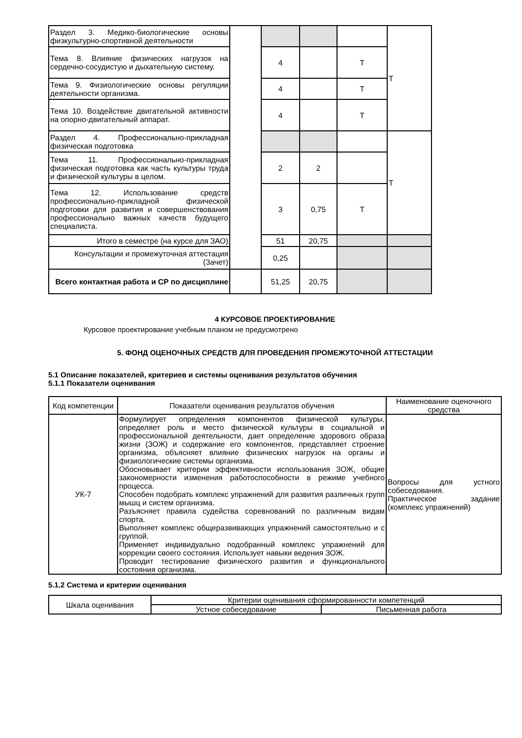| Раздел 3. Медико-биологические основы физкультурно-спортивной деятельности | | | | | Т |
| Тема 8. Влияние физических нагрузок на сердечно-сосудистую и дыхательную систему. | | 4 | | Т | |
| Тема 9. Физиологические основы регуляции деятельности организма. | | 4 | | Т | |
| Тема 10. Воздействие двигательной активности на опорно-двигательный аппарат. | | 4 | | Т | |
| Раздел 4. Профессионально-прикладная физическая подготовка | | | | | Т |
| Тема 11. Профессионально-прикладная физическая подготовка как часть культуры труда и физической культуры в целом. | | 2 | 2 | | |
| Тема 12. Использование средств профессионально-прикладной физической подготовки для развития и совершенствования профессионально важных качеств будущего специалиста. | | 3 | 0,75 | Т | |
| Итого в семестре (на курсе для ЗАО) | | 51 | 20,75 | | |
| Консультации и промежуточная аттестация (Зачет) | | 0,25 | | | |
| Всего контактная работа и СР по дисциплине | | 51,25 | 20,75 | | |
4 КУРСОВОЕ ПРОЕКТИРОВАНИЕ
Курсовое проектирование учебным планом не предусмотрено
5. ФОНД ОЦЕНОЧНЫХ СРЕДСТВ ДЛЯ ПРОВЕДЕНИЯ ПРОМЕЖУТОЧНОЙ АТТЕСТАЦИИ
5.1 Описание показателей, критериев и системы оценивания результатов обучения
5.1.1 Показатели оценивания
| Код компетенции | Показатели оценивания результатов обучения | Наименование оценочного средства |
| УК-7 | Формулирует определения компонентов физической культуры, определяет роль и место физической культуры в социальной и профессиональной деятельности, дает определение здорового образа жизни (ЗОЖ) и содержание его компонентов, представляет строение организма, объясняет влияние физических нагрузок на органы и физиологические системы организма. Обосновывает критерии эффективности использования ЗОЖ, общие закономерности изменения работоспособности в режиме учебного процесса. Способен подобрать комплекс упражнений для развития различных групп мышц и систем организма. Разъясняет правила судейства соревнований по различным видам спорта. Выполняет комплекс общеразвивающих упражнений самостоятельно и с группой. Применяет индивидуально подобранный комплекс упражнений для коррекции своего состояния. Использует навыки ведения ЗОЖ. Проводит тестирование физического развития и функционального состояния организма. | Вопросы для устного собеседования. Практическое задание (комплекс упражнений) |
5.1.2 Система и критерии оценивания
| Шкала оценивания | Критерии оценивания сформированности компетенций | |
| | Устное собеседование | Письменная работа |